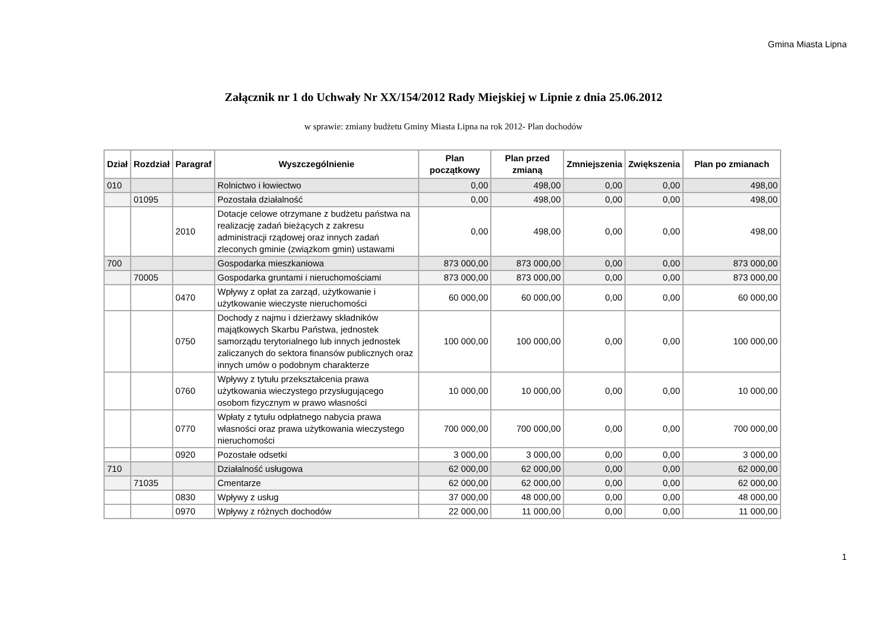Gmina Miasta Lipna
Załącznik nr 1 do Uchwały Nr XX/154/2012 Rady Miejskiej w Lipnie z dnia 25.06.2012
w sprawie: zmiany budżetu Gminy Miasta Lipna na rok 2012- Plan dochodów
| Dział | Rozdział | Paragraf | Wyszczególnienie | Plan początkowy | Plan przed zmianą | Zmniejszenia | Zwiększenia | Plan po zmianach |
| --- | --- | --- | --- | --- | --- | --- | --- | --- |
| 010 | | | Rolnictwo i łowiectwo | 0,00 | 498,00 | 0,00 | 0,00 | 498,00 |
| | 01095 | | Pozostała działalność | 0,00 | 498,00 | 0,00 | 0,00 | 498,00 |
| | | 2010 | Dotacje celowe otrzymane z budżetu państwa na realizację zadań bieżących z zakresu administracji rządowej oraz innych zadań zleconych gminie (związkom gmin) ustawami | 0,00 | 498,00 | 0,00 | 0,00 | 498,00 |
| 700 | | | Gospodarka mieszkaniowa | 873 000,00 | 873 000,00 | 0,00 | 0,00 | 873 000,00 |
| | 70005 | | Gospodarka gruntami i nieruchomościami | 873 000,00 | 873 000,00 | 0,00 | 0,00 | 873 000,00 |
| | | 0470 | Wpływy z opłat za zarząd, użytkowanie i użytkowanie wieczyste nieruchomości | 60 000,00 | 60 000,00 | 0,00 | 0,00 | 60 000,00 |
| | | 0750 | Dochody z najmu i dzierżawy składników majątkowych Skarbu Państwa, jednostek samorządu terytorialnego lub innych jednostek zaliczanych do sektora finansów publicznych oraz innych umów o podobnym charakterze | 100 000,00 | 100 000,00 | 0,00 | 0,00 | 100 000,00 |
| | | 0760 | Wpływy z tytułu przekształcenia prawa użytkowania wieczystego przysługującego osobom fizycznym w prawo własności | 10 000,00 | 10 000,00 | 0,00 | 0,00 | 10 000,00 |
| | | 0770 | Wpłaty z tytułu odpłatnego nabycia prawa własności oraz prawa użytkowania wieczystego nieruchomości | 700 000,00 | 700 000,00 | 0,00 | 0,00 | 700 000,00 |
| | | 0920 | Pozostałe odsetki | 3 000,00 | 3 000,00 | 0,00 | 0,00 | 3 000,00 |
| 710 | | | Działalność usługowa | 62 000,00 | 62 000,00 | 0,00 | 0,00 | 62 000,00 |
| | 71035 | | Cmentarze | 62 000,00 | 62 000,00 | 0,00 | 0,00 | 62 000,00 |
| | | 0830 | Wpływy z usług | 37 000,00 | 48 000,00 | 0,00 | 0,00 | 48 000,00 |
| | | 0970 | Wpływy z różnych dochodów | 22 000,00 | 11 000,00 | 0,00 | 0,00 | 11 000,00 |
1